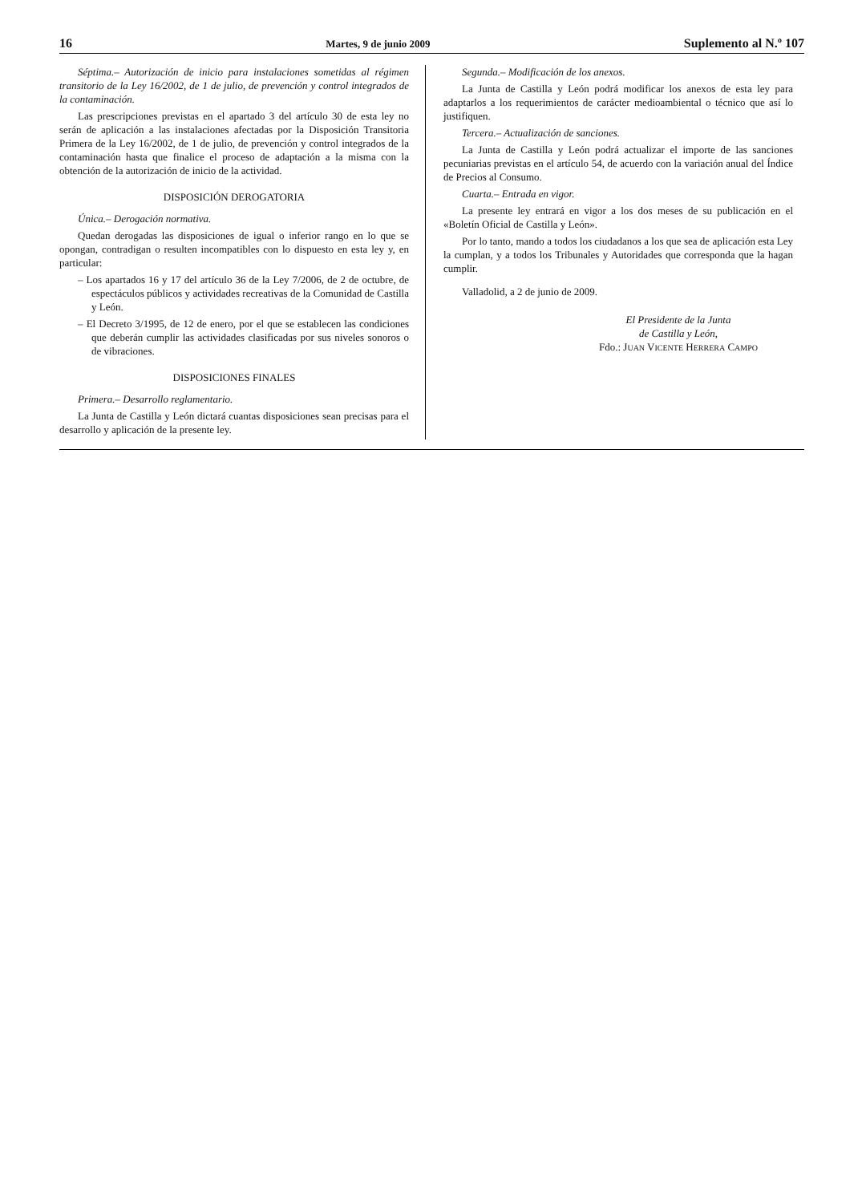16 Martes, 9 de junio 2009 Suplemento al N.º 107
Séptima.– Autorización de inicio para instalaciones sometidas al régimen transitorio de la Ley 16/2002, de 1 de julio, de prevención y control integrados de la contaminación.
Las prescripciones previstas en el apartado 3 del artículo 30 de esta ley no serán de aplicación a las instalaciones afectadas por la Disposición Transitoria Primera de la Ley 16/2002, de 1 de julio, de prevención y control integrados de la contaminación hasta que finalice el proceso de adaptación a la misma con la obtención de la autorización de inicio de la actividad.
DISPOSICIÓN DEROGATORIA
Única.– Derogación normativa.
Quedan derogadas las disposiciones de igual o inferior rango en lo que se opongan, contradigan o resulten incompatibles con lo dispuesto en esta ley y, en particular:
– Los apartados 16 y 17 del artículo 36 de la Ley 7/2006, de 2 de octubre, de espectáculos públicos y actividades recreativas de la Comunidad de Castilla y León.
– El Decreto 3/1995, de 12 de enero, por el que se establecen las condiciones que deberán cumplir las actividades clasificadas por sus niveles sonoros o de vibraciones.
DISPOSICIONES FINALES
Primera.– Desarrollo reglamentario.
La Junta de Castilla y León dictará cuantas disposiciones sean precisas para el desarrollo y aplicación de la presente ley.
Segunda.– Modificación de los anexos.
La Junta de Castilla y León podrá modificar los anexos de esta ley para adaptarlos a los requerimientos de carácter medioambiental o técnico que así lo justifiquen.
Tercera.– Actualización de sanciones.
La Junta de Castilla y León podrá actualizar el importe de las sanciones pecuniarias previstas en el artículo 54, de acuerdo con la variación anual del Índice de Precios al Consumo.
Cuarta.– Entrada en vigor.
La presente ley entrará en vigor a los dos meses de su publicación en el «Boletín Oficial de Castilla y León».
Por lo tanto, mando a todos los ciudadanos a los que sea de aplicación esta Ley la cumplan, y a todos los Tribunales y Autoridades que corresponda que la hagan cumplir.
Valladolid, a 2 de junio de 2009.
El Presidente de la Junta
de Castilla y León,
Fdo.: JUAN VICENTE HERRERA CAMPO